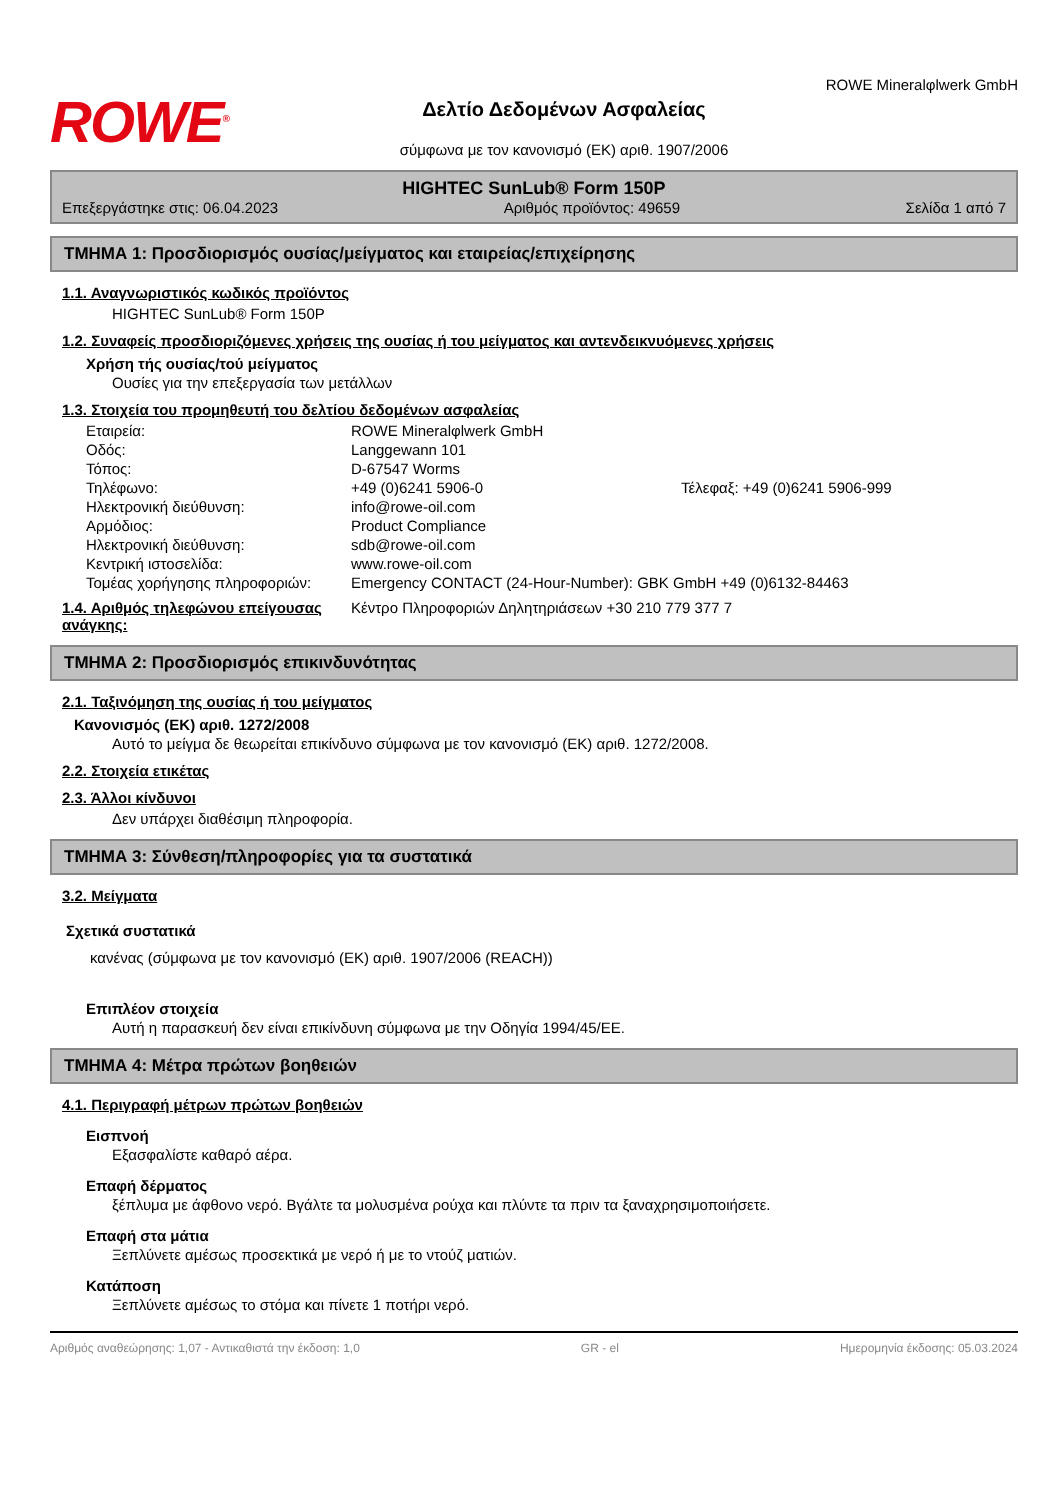ROWE<sup>®</sup>
Δελτίο Δεδομένων Ασφαλείας
σύμφωνα με τον κανονισμό (ΕΚ) αριθ. 1907/2006
ROWE Mineralφlwerk GmbH
HIGHTEC SunLub® Form 150P
Επεξεργάστηκε στις: 06.04.2023 Αριθμός προϊόντος: 49659 Σελίδα 1 από 7
ΤΜΗΜΑ 1: Προσδιορισμός ουσίας/μείγματος και εταιρείας/επιχείρησης
1.1. Αναγνωριστικός κωδικός προϊόντος
HIGHTEC SunLub® Form 150P
1.2. Συναφείς προσδιοριζόμενες χρήσεις της ουσίας ή του μείγματος και αντενδεικνυόμενες χρήσεις
Χρήση τής ουσίας/τού μείγματος
Ουσίες για την επεξεργασία των μετάλλων
1.3. Στοιχεία του προμηθευτή του δελτίου δεδομένων ασφαλείας
Εταιρεία: ROWE Mineralφlwerk GmbH Οδός: Langgewann 101 Τόπος: D-67547 Worms Τηλέφωνο: +49 (0)6241 5906-0 Τέλεφαξ: +49 (0)6241 5906-999 Ηλεκτρονική διεύθυνση: info@rowe-oil.com Αρμόδιος: Product Compliance Ηλεκτρονική διεύθυνση: sdb@rowe-oil.com Κεντρική ιστοσελίδα: www.rowe-oil.com Τομέας χορήγησης πληροφοριών: Emergency CONTACT (24-Hour-Number): GBK GmbH +49 (0)6132-84463
1.4. Αριθμός τηλεφώνου επείγουσας ανάγκης:
Κέντρο Πληροφοριών Δηλητηριάσεων +30 210 779 377 7
ΤΜΗΜΑ 2: Προσδιορισμός επικινδυνότητας
2.1. Ταξινόμηση της ουσίας ή του μείγματος
Κανονισμός (ΕΚ) αριθ. 1272/2008
Αυτό το μείγμα δε θεωρείται επικίνδυνο σύμφωνα με τον κανονισμό (ΕΚ) αριθ. 1272/2008.
2.2. Στοιχεία ετικέτας
2.3. Άλλοι κίνδυνοι
Δεν υπάρχει διαθέσιμη πληροφορία.
ΤΜΗΜΑ 3: Σύνθεση/πληροφορίες για τα συστατικά
3.2. Μείγματα
Σχετικά συστατικά
κανένας (σύμφωνα με τον κανονισμό (ΕΚ) αριθ. 1907/2006 (REACH))
Επιπλέον στοιχεία
Αυτή η παρασκευή δεν είναι επικίνδυνη σύμφωνα με την Οδηγία 1994/45/ΕΕ.
ΤΜΗΜΑ 4: Μέτρα πρώτων βοηθειών
4.1. Περιγραφή μέτρων πρώτων βοηθειών
Εισπνοή
Εξασφαλίστε καθαρό αέρα.
Επαφή δέρματος
ξέπλυμα με άφθονο νερό. Βγάλτε τα μολυσμένα ρούχα και πλύντε τα πριν τα ξαναχρησιμοποιήσετε.
Επαφή στα μάτια
Ξεπλύνετε αμέσως προσεκτικά με νερό ή με το ντούζ ματιών.
Κατάποση
Ξεπλύνετε αμέσως το στόμα και πίνετε 1 ποτήρι νερό.
Αριθμός αναθεώρησης: 1,07 - Αντικαθιστά την έκδοση: 1,0 GR - el Ημερομηνία έκδοσης: 05.03.2024